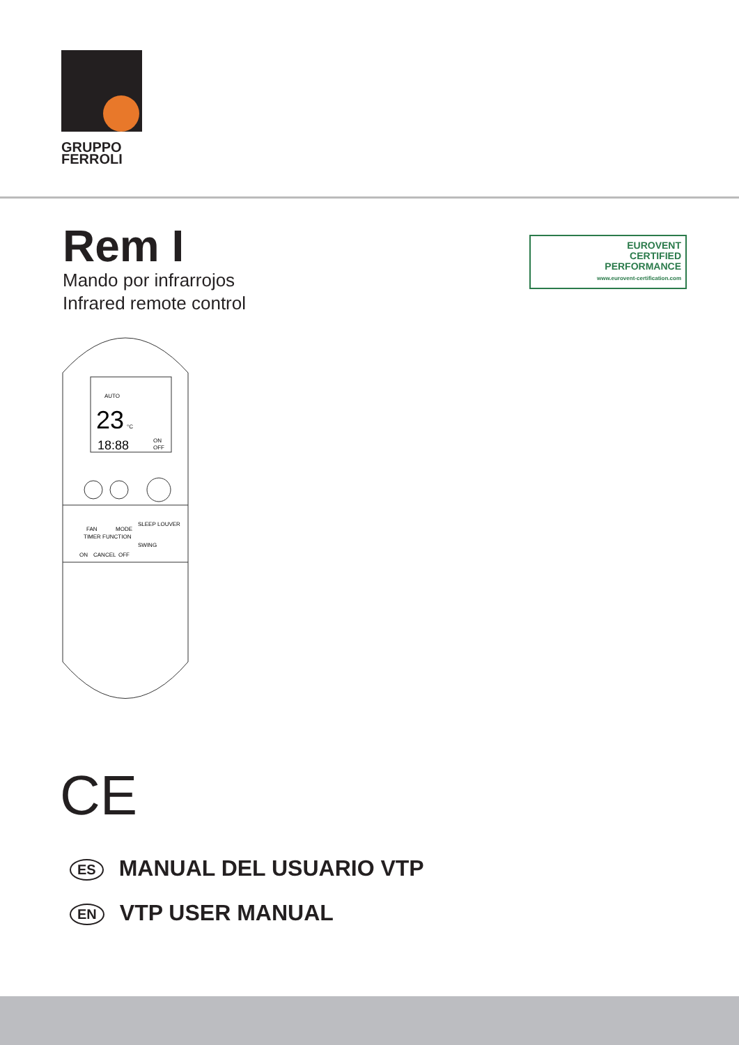GRUPPO
FERROLI
Rem I
Mando por infrarrojos
Infrared remote control
EUROVENT
CERTIFIED
PERFORMANCE
www.eurovent-certification.com
AUTO
23
°C
18:88
ON
OFF
FAN
MODE
SLEEP
LOUVER
TIMER FUNCTION
SWING
ON
CANCEL
OFF
CE
ES MANUAL DEL USUARIO VTP
EN VTP USER MANUAL